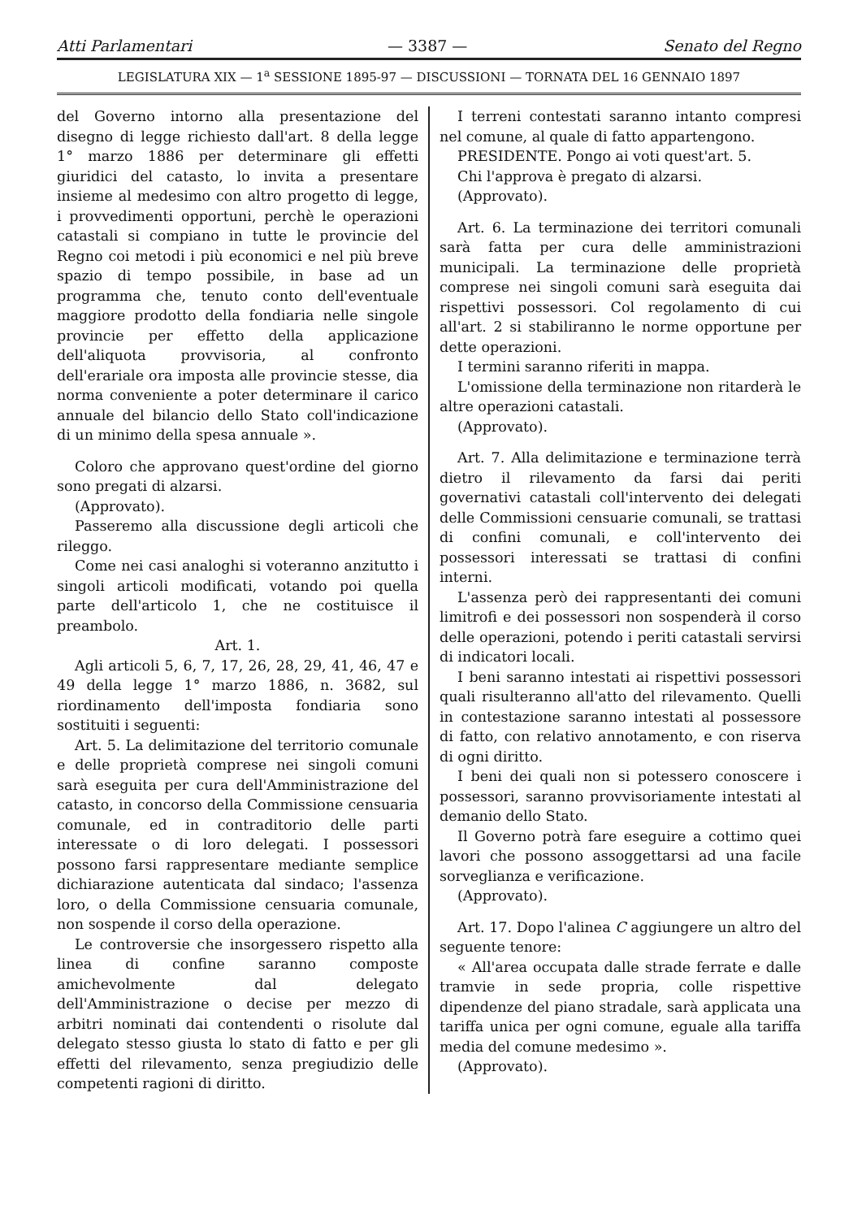Atti Parlamentari — 3387 — Senato del Regno
LEGISLATURA XIX — 1<sup>a</sup> SESSIONE 1895-97 — DISCUSSIONI — TORNATA DEL 16 GENNAIO 1897
del Governo intorno alla presentazione del disegno di legge richiesto dall'art. 8 della legge 1° marzo 1886 per determinare gli effetti giuridici del catasto, lo invita a presentare insieme al medesimo con altro progetto di legge, i provvedimenti opportuni, perchè le operazioni catastali si compiano in tutte le provincie del Regno coi metodi i più economici e nel più breve spazio di tempo possibile, in base ad un programma che, tenuto conto dell'eventuale maggiore prodotto della fondiaria nelle singole provincie per effetto della applicazione dell'aliquota provvisoria, al confronto dell'erariale ora imposta alle provincie stesse, dia norma conveniente a poter determinare il carico annuale del bilancio dello Stato coll'indicazione di un minimo della spesa annuale ».
Coloro che approvano quest'ordine del giorno sono pregati di alzarsi.
(Approvato).
Passeremo alla discussione degli articoli che rileggo.
Come nei casi analoghi si voteranno anzitutto i singoli articoli modificati, votando poi quella parte dell'articolo 1, che ne costituisce il preambolo.
Art. 1.
Agli articoli 5, 6, 7, 17, 26, 28, 29, 41, 46, 47 e 49 della legge 1° marzo 1886, n. 3682, sul riordinamento dell'imposta fondiaria sono sostituiti i seguenti:
Art. 5. La delimitazione del territorio comunale e delle proprietà comprese nei singoli comuni sarà eseguita per cura dell'Amministrazione del catasto, in concorso della Commissione censuaria comunale, ed in contraditorio delle parti interessate o di loro delegati. I possessori possono farsi rappresentare mediante semplice dichiarazione autenticata dal sindaco; l'assenza loro, o della Commissione censuaria comunale, non sospende il corso della operazione.
Le controversie che insorgessero rispetto alla linea di confine saranno composte amichevolmente dal delegato dell'Amministrazione o decise per mezzo di arbitri nominati dai contendenti o risolute dal delegato stesso giusta lo stato di fatto e per gli effetti del rilevamento, senza pregiudizio delle competenti ragioni di diritto.
I terreni contestati saranno intanto compresi nel comune, al quale di fatto appartengono.
PRESIDENTE. Pongo ai voti quest'art. 5.
Chi l'approva è pregato di alzarsi.
(Approvato).
Art. 6. La terminazione dei territori comunali sarà fatta per cura delle amministrazioni municipali. La terminazione delle proprietà comprese nei singoli comuni sarà eseguita dai rispettivi possessori. Col regolamento di cui all'art. 2 si stabiliranno le norme opportune per dette operazioni.
I termini saranno riferiti in mappa.
L'omissione della terminazione non ritarderà le altre operazioni catastali.
(Approvato).
Art. 7. Alla delimitazione e terminazione terrà dietro il rilevamento da farsi dai periti governativi catastali coll'intervento dei delegati delle Commissioni censuarie comunali, se trattasi di confini comunali, e coll'intervento dei possessori interessati se trattasi di confini interni.
L'assenza però dei rappresentanti dei comuni limitrofi e dei possessori non sospenderà il corso delle operazioni, potendo i periti catastali servirsi di indicatori locali.
I beni saranno intestati ai rispettivi possessori quali risulteranno all'atto del rilevamento. Quelli in contestazione saranno intestati al possessore di fatto, con relativo annotamento, e con riserva di ogni diritto.
I beni dei quali non si potessero conoscere i possessori, saranno provvisoriamente intestati al demanio dello Stato.
Il Governo potrà fare eseguire a cottimo quei lavori che possono assoggettarsi ad una facile sorveglianza e verificazione.
(Approvato).
Art. 17. Dopo l'alinea C aggiungere un altro del seguente tenore:
« All'area occupata dalle strade ferrate e dalle tramvie in sede propria, colle rispettive dipendenze del piano stradale, sarà applicata una tariffa unica per ogni comune, eguale alla tariffa media del comune medesimo ».
(Approvato).